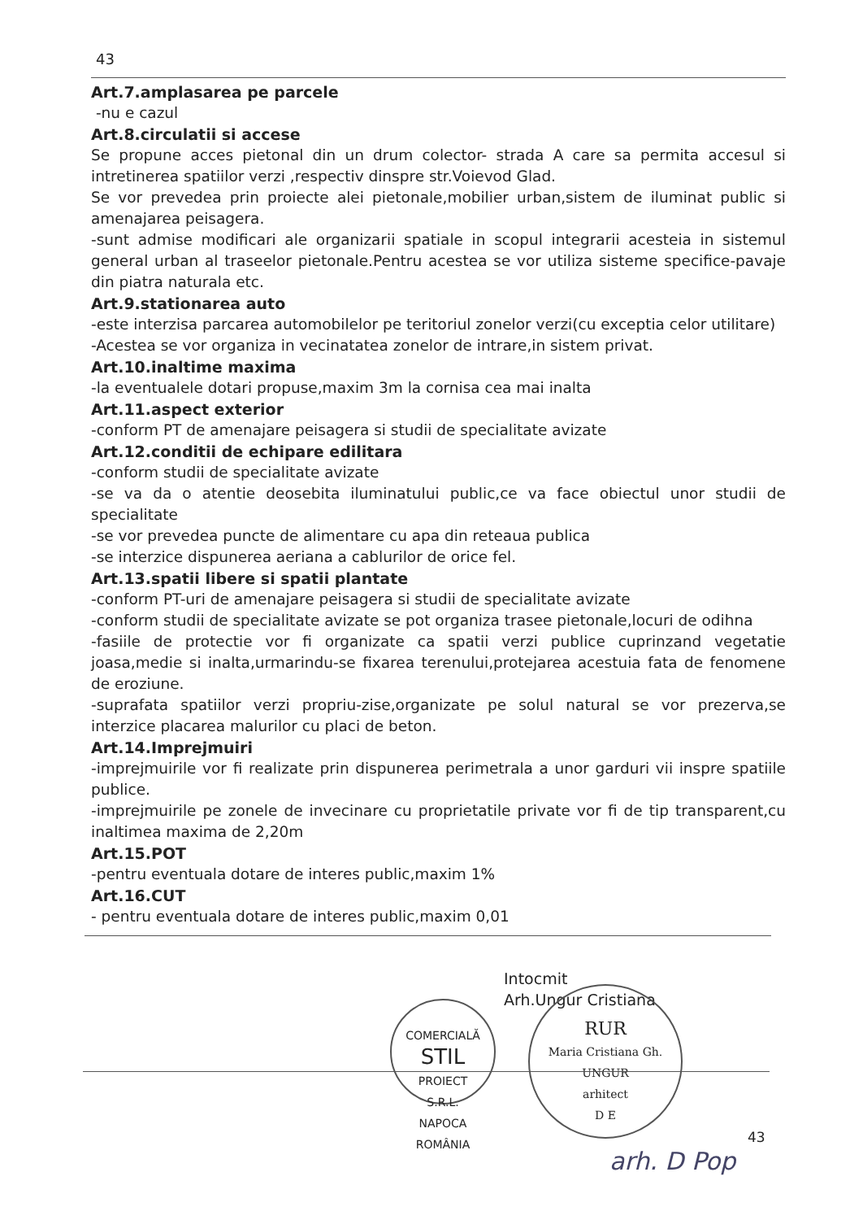43
Art.7.amplasarea pe parcele
-nu e cazul
Art.8.circulatii si accese
Se propune acces pietonal din un drum colector- strada A care sa permita accesul si intretinerea spatiilor verzi ,respectiv dinspre str.Voievod Glad.
Se vor prevedea prin proiecte alei pietonale,mobilier urban,sistem de iluminat public si amenajarea peisagera.
-sunt admise modificari ale organizarii spatiale in scopul integrarii acesteia in sistemul general urban al traseelor pietonale.Pentru acestea se vor utiliza sisteme specifice-pavaje din piatra naturala etc.
Art.9.stationarea auto
-este interzisa parcarea automobilelor pe teritoriul zonelor verzi(cu exceptia celor utilitare)
-Acestea se vor organiza in vecinatatea zonelor de intrare,in sistem privat.
Art.10.inaltime maxima
-la eventualele dotari propuse,maxim 3m la cornisa cea mai inalta
Art.11.aspect exterior
-conform PT de amenajare peisagera si studii de specialitate avizate
Art.12.conditii de echipare edilitara
-conform studii de specialitate avizate
-se va da o atentie deosebita iluminatului public,ce va face obiectul unor studii de specialitate
-se vor prevedea puncte de alimentare cu apa din reteaua publica
-se interzice dispunerea aeriana a cablurilor de orice fel.
Art.13.spatii libere si spatii plantate
-conform PT-uri de amenajare peisagera si studii de specialitate avizate
-conform studii de specialitate avizate se pot organiza trasee pietonale,locuri de odihna
-fasiile de protectie vor fi organizate ca spatii verzi publice cuprinzand vegetatie joasa,medie si inalta,urmarindu-se fixarea terenului,protejarea acestuia fata de fenomene de eroziune.
-suprafata spatiilor verzi propriu-zise,organizate pe solul natural se vor prezerva,se interzice placarea malurilor cu placi de beton.
Art.14.Imprejmuiri
-imprejmuirile vor fi realizate prin dispunerea perimetrala a unor garduri vii inspre spatiile publice.
-imprejmuirile pe zonele de invecinare cu proprietatile private vor fi de tip transparent,cu inaltimea maxima de 2,20m
Art.15.POT
-pentru eventuala dotare de interes public,maxim 1%
Art.16.CUT
- pentru eventuala dotare de interes public,maxim 0,01
Intocmit
Arh.Ungur Cristiana
COMERCIALĂ
STIL
PROIECT
S.R.L.
NAPOCA ROMÂNIA
RUR
Maria Cristiana Gh.
UNGUR
arhitect
D E
43
arh. D Pop